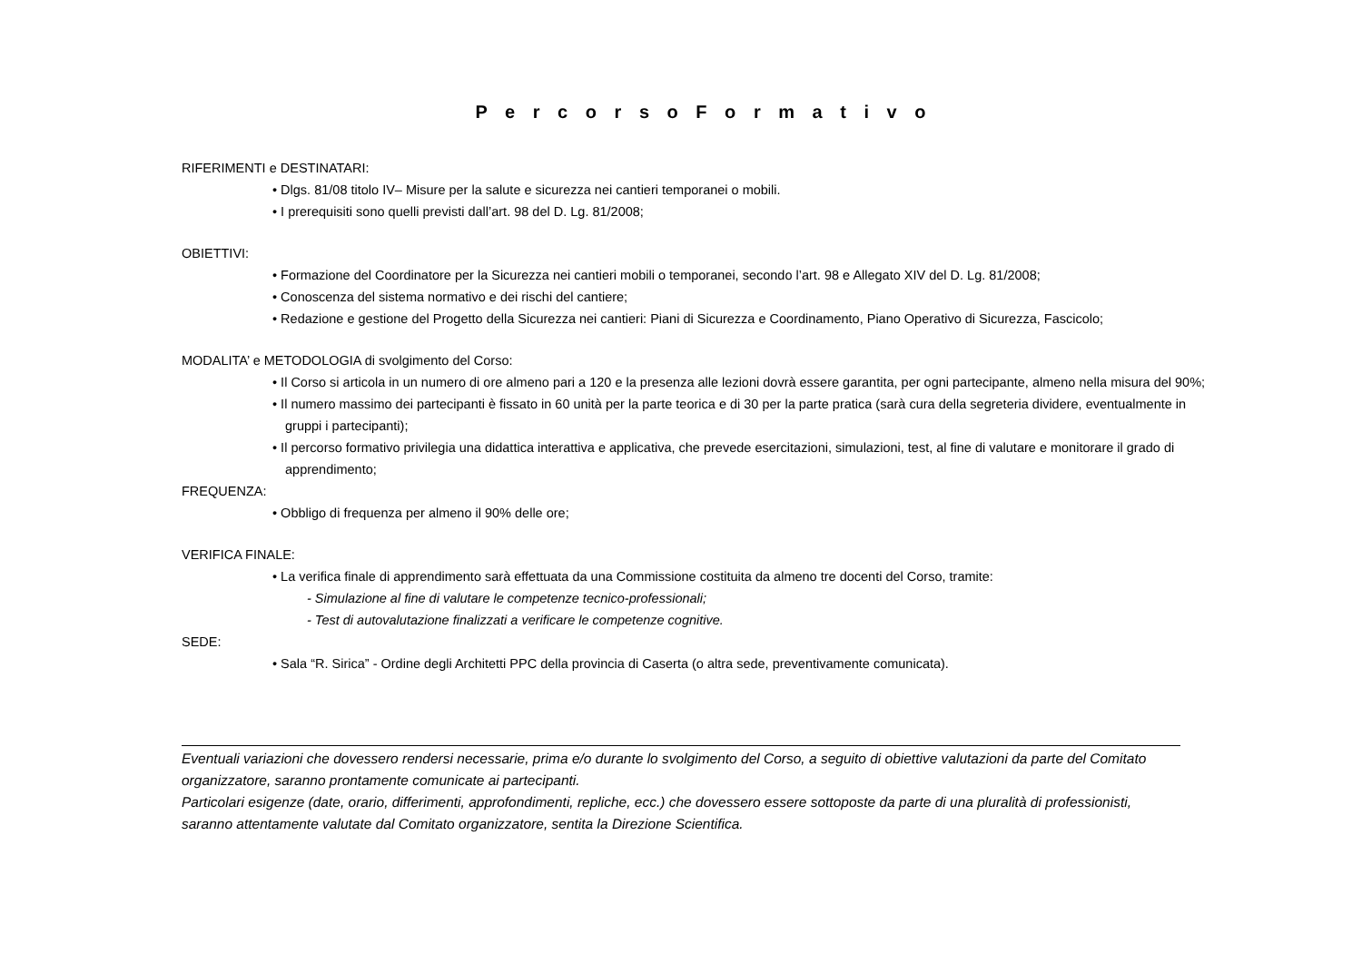P e r c o r s o F o r m a t i v o
RIFERIMENTI e DESTINATARI:
• Dlgs. 81/08 titolo IV– Misure per la salute e sicurezza nei cantieri temporanei o mobili.
• I prerequisiti sono quelli previsti dall’art. 98 del D. Lg. 81/2008;
OBIETTIVI:
• Formazione del Coordinatore per la Sicurezza nei cantieri mobili o temporanei, secondo l’art. 98 e Allegato XIV del D. Lg. 81/2008;
• Conoscenza del sistema normativo e dei rischi del cantiere;
• Redazione e gestione del Progetto della Sicurezza nei cantieri: Piani di Sicurezza e Coordinamento, Piano Operativo di Sicurezza, Fascicolo;
MODALITA’ e METODOLOGIA di svolgimento del Corso:
• Il Corso si articola in un numero di ore almeno pari a 120 e la presenza alle lezioni dovrà essere garantita, per ogni partecipante, almeno nella misura del 90%;
• Il numero massimo dei partecipanti è fissato in 60 unità per la parte teorica e di 30 per la parte pratica (sarà cura della segreteria dividere, eventualmente in gruppi i partecipanti);
• Il percorso formativo privilegia una didattica interattiva e applicativa, che prevede esercitazioni, simulazioni, test, al fine di valutare e monitorare il grado di apprendimento;
FREQUENZA:
• Obbligo di frequenza per almeno il 90% delle ore;
VERIFICA FINALE:
• La verifica finale di apprendimento sarà effettuata da una Commissione costituita da almeno tre docenti del Corso, tramite:
- Simulazione al fine di valutare le competenze tecnico-professionali;
- Test di autovalutazione finalizzati a verificare le competenze cognitive.
SEDE:
• Sala “R. Sirica” - Ordine degli Architetti PPC della provincia di Caserta (o altra sede, preventivamente comunicata).
Eventuali variazioni che dovessero rendersi necessarie, prima e/o durante lo svolgimento del Corso, a seguito di obiettive valutazioni da parte del Comitato organizzatore, saranno prontamente comunicate ai partecipanti.
Particolari esigenze (date, orario, differimenti, approfondimenti, repliche, ecc.) che dovessero essere sottoposte da parte di una pluralità di professionisti, saranno attentamente valutate dal Comitato organizzatore, sentita la Direzione Scientifica.